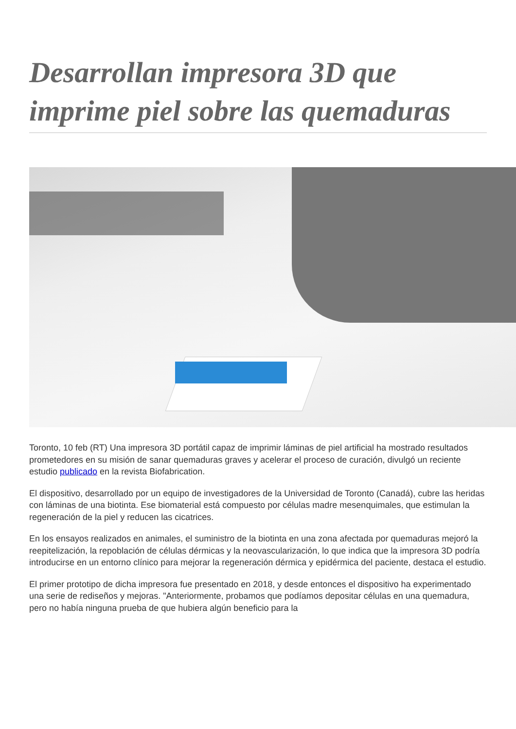Desarrollan impresora 3D que imprime piel sobre las quemaduras
Toronto, 10 feb (RT) Una impresora 3D portátil capaz de imprimir láminas de piel artificial ha mostrado resultados prometedores en su misión de sanar quemaduras graves y acelerar el proceso de curación, divulgó un reciente estudio publicado en la revista Biofabrication.
El dispositivo, desarrollado por un equipo de investigadores de la Universidad de Toronto (Canadá), cubre las heridas con láminas de una biotinta. Ese biomaterial está compuesto por células madre mesenquimales, que estimulan la regeneración de la piel y reducen las cicatrices.
En los ensayos realizados en animales, el suministro de la biotinta en una zona afectada por quemaduras mejoró la reepitelización, la repoblación de células dérmicas y la neovascularización, lo que indica que la impresora 3D podría introducirse en un entorno clínico para mejorar la regeneración dérmica y epidérmica del paciente, destaca el estudio.
El primer prototipo de dicha impresora fue presentado en 2018, y desde entonces el dispositivo ha experimentado una serie de rediseños y mejoras. "Anteriormente, probamos que podíamos depositar células en una quemadura, pero no había ninguna prueba de que hubiera algún beneficio para la